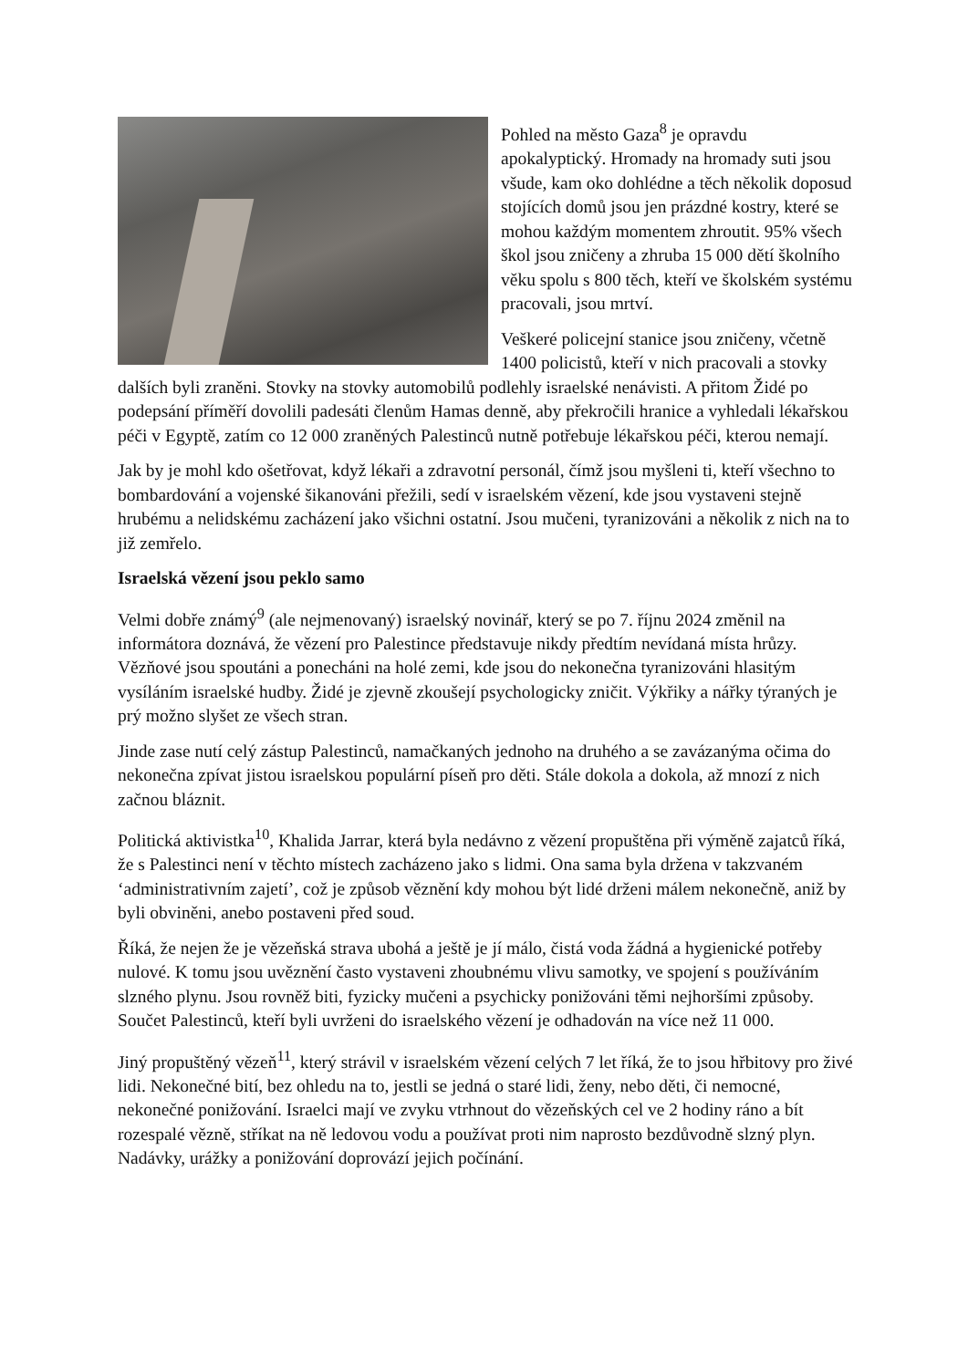Pohled na město Gaza<sup>8</sup> je opravdu apokalyptický. Hromady na hromady suti jsou všude, kam oko dohlédne a těch několik doposud stojících domů jsou jen prázdné kostry, které se mohou každým momentem zhroutit. 95% všech škol jsou zničeny a zhruba 15 000 dětí školního věku spolu s 800 těch, kteří ve školském systému pracovali, jsou mrtví.
Veškeré policejní stanice jsou zničeny, včetně 1400 policistů, kteří v nich pracovali a stovky dalších byli zraněni. Stovky na stovky automobilů podlehly israelské nenávisti. A přitom Židé po podepsání příměří dovolili padesáti členům Hamas denně, aby překročili hranice a vyhledali lékařskou péči v Egyptě, zatím co 12 000 zraněných Palestinců nutně potřebuje lékařskou péči, kterou nemají.
Jak by je mohl kdo ošetřovat, když lékaři a zdravotní personál, čímž jsou myšleni ti, kteří všechno to bombardování a vojenské šikanováni přežili, sedí v israelském vězení, kde jsou vystaveni stejně hrubému a nelidskému zacházení jako všichni ostatní. Jsou mučeni, tyranizováni a několik z nich na to již zemřelo.
Israelská vězení jsou peklo samo
Velmi dobře známý<sup>9</sup> (ale nejmenovaný) israelský novinář, který se po 7. říjnu 2024 změnil na informátora doznává, že vězení pro Palestince představuje nikdy předtím nevídaná místa hrůzy. Vězňové jsou spoutáni a ponecháni na holé zemi, kde jsou do nekonečna tyranizováni hlasitým vysíláním israelské hudby. Židé je zjevně zkoušejí psychologicky zničit. Výkřiky a nářky týraných je prý možno slyšet ze všech stran.
Jinde zase nutí celý zástup Palestinců, namačkaných jednoho na druhého a se zavázanýma očima do nekonečna zpívat jistou israelskou populární píseň pro děti. Stále dokola a dokola, až mnozí z nich začnou bláznit.
Politická aktivistka<sup>10</sup>, Khalida Jarrar, která byla nedávno z vězení propuštěna při výměně zajatců říká, že s Palestinci není v těchto místech zacházeno jako s lidmi. Ona sama byla držena v takzvaném ‘administrativním zajetí’, což je způsob věznění kdy mohou být lidé drženi málem nekonečně, aniž by byli obviněni, anebo postaveni před soud.
Říká, že nejen že je vězeňská strava ubohá a ještě je jí málo, čistá voda žádná a hygienické potřeby nulové. K tomu jsou uvěznění často vystaveni zhoubnému vlivu samotky, ve spojení s používáním slzného plynu. Jsou rovněž biti, fyzicky mučeni a psychicky ponižováni těmi nejhoršími způsoby. Součet Palestinců, kteří byli uvrženi do israelského vězení je odhadován na více než 11 000.
Jiný propuštěný vězeň<sup>11</sup>, který strávil v israelském vězení celých 7 let říká, že to jsou hřbitovy pro živé lidi. Nekonečné bití, bez ohledu na to, jestli se jedná o staré lidi, ženy, nebo děti, či nemocné, nekonečné ponižování. Israelci mají ve zvyku vtrhnout do vězeňských cel ve 2 hodiny ráno a bít rozespalé vězně, stříkat na ně ledovou vodu a používat proti nim naprosto bezdůvodně slzný plyn. Nadávky, urážky a ponižování doprovází jejich počínání.